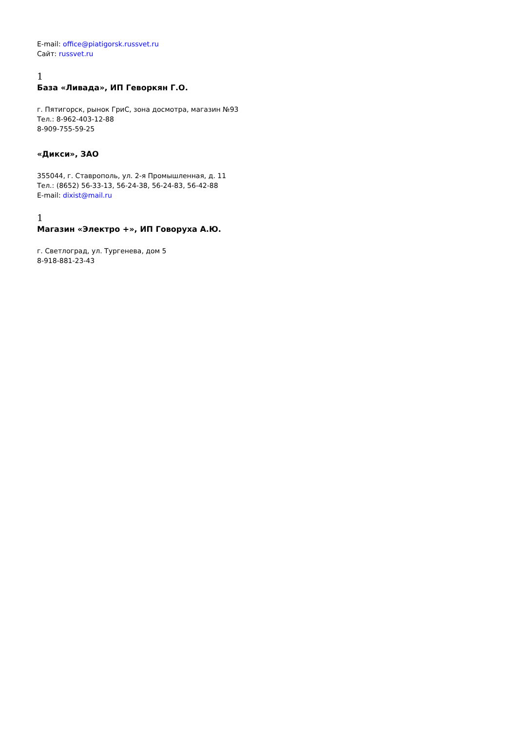E-mail: office@piatigorsk.russvet.ru
Сайт: russvet.ru
1
База «Ливада», ИП Геворкян Г.О.
г. Пятигорск, рынок ГриС, зона досмотра, магазин №93
Тел.: 8-962-403-12-88
8-909-755-59-25
«Дикси», ЗАО
355044, г. Ставрополь, ул. 2-я Промышленная, д. 11
Тел.: (8652) 56-33-13, 56-24-38, 56-24-83, 56-42-88
E-mail: dixist@mail.ru
1
Магазин «Электро +», ИП Говоруха А.Ю.
г. Светлоград, ул. Тургенева, дом 5
8-918-881-23-43